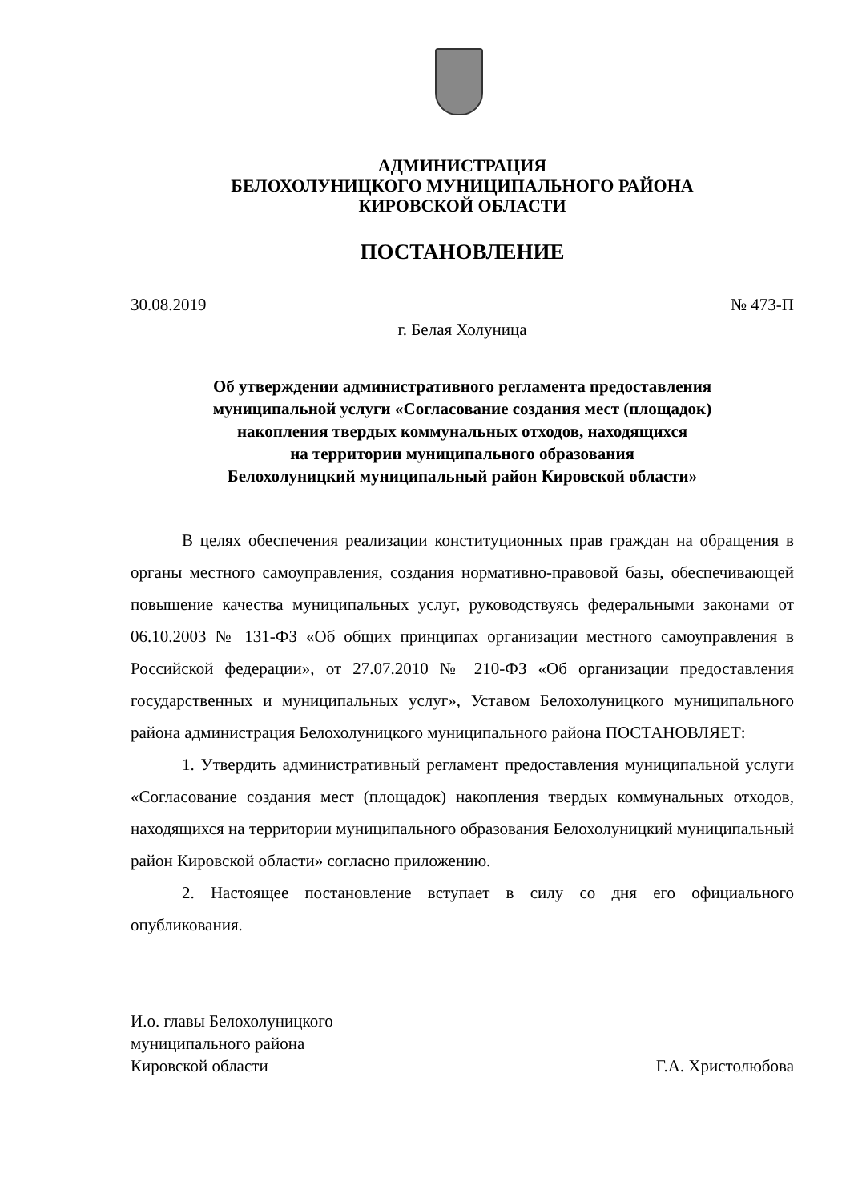АДМИНИСТРАЦИЯ
БЕЛОХОЛУНИЦКОГО МУНИЦИПАЛЬНОГО РАЙОНА
КИРОВСКОЙ ОБЛАСТИ
ПОСТАНОВЛЕНИЕ
30.08.2019 № 473-П
г. Белая Холуница
Об утверждении административного регламента предоставления
муниципальной услуги «Согласование создания мест (площадок)
накопления твердых коммунальных отходов, находящихся
на территории муниципального образования
Белохолуницкий муниципальный район Кировской области»
В целях обеспечения реализации конституционных прав граждан на обращения в органы местного самоуправления, создания нормативно-правовой базы, обеспечивающей повышение качества муниципальных услуг, руководствуясь федеральными законами от 06.10.2003 № 131-ФЗ «Об общих принципах организации местного самоуправления в Российской федерации», от 27.07.2010 № 210-ФЗ «Об организации предоставления государственных и муниципальных услуг», Уставом Белохолуницкого муниципального района администрация Белохолуницкого муниципального района ПОСТАНОВЛЯЕТ:
1. Утвердить административный регламент предоставления муниципальной услуги «Согласование создания мест (площадок) накопления твердых коммунальных отходов, находящихся на территории муниципального образования Белохолуницкий муниципальный район Кировской области» согласно приложению.
2. Настоящее постановление вступает в силу со дня его официального опубликования.
И.о. главы Белохолуницкого
муниципального района
Кировской области Г.А. Христолюбова